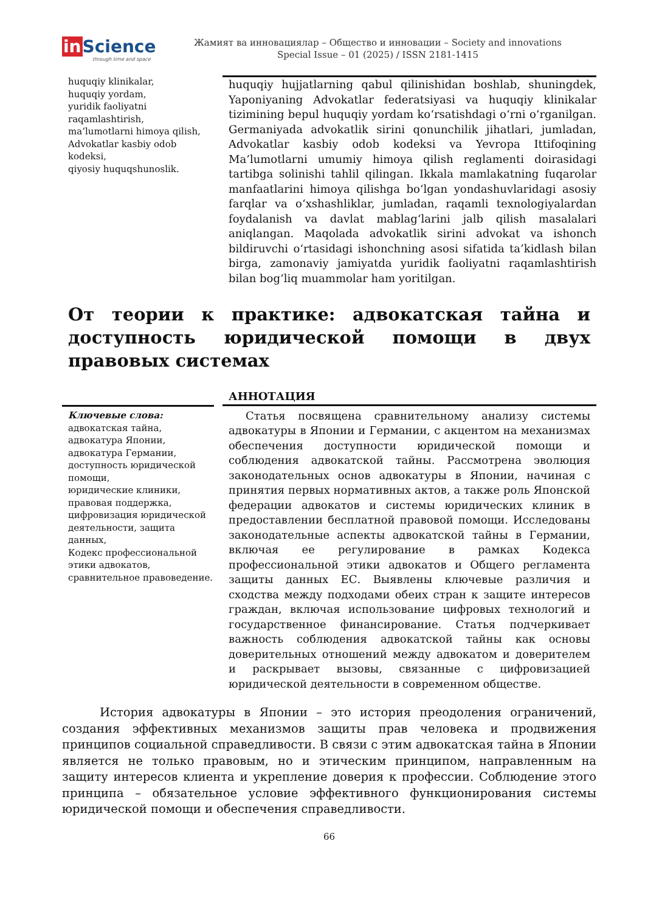in Science
through time and space
Жамият ва инновациялар – Общество и инновации – Society and innovations
Special Issue – 01 (2025) / ISSN 2181-1415
huquqiy klinikalar,
huquqiy yordam,
yuridik faoliyatni raqamlashtirish,
ma’lumotlarni himoya qilish,
Advokatlar kasbiy odob kodeksi,
qiyosiy huquqshunoslik.
huquqiy hujjatlarning qabul qilinishidan boshlab, shuningdek, Yaponiyaning Advokatlar federatsiyasi va huquqiy klinikalar tizimining bepul huquqiy yordam koʻrsatishdagi oʻrni oʻrganilgan. Germaniyada advokatlik sirini qonunchilik jihatlari, jumladan, Advokatlar kasbiy odob kodeksi va Yevropa Ittifoqining Ma’lumotlarni umumiy himoya qilish reglamenti doirasidagi tartibga solinishi tahlil qilingan. Ikkala mamlakatning fuqarolar manfaatlarini himoya qilishga boʻlgan yondashuvlaridagi asosiy farqlar va oʻxshashliklar, jumladan, raqamli texnologiyalardan foydalanish va davlat mablagʻlarini jalb qilish masalalari aniqlangan. Maqolada advokatlik sirini advokat va ishonch bildiruvchi oʻrtasidagi ishonchning asosi sifatida ta’kidlash bilan birga, zamonaviy jamiyatda yuridik faoliyatni raqamlashtirish bilan bogʻliq muammolar ham yoritilgan.
От теории к практике: адвокатская тайна и доступность юридической помощи в двух правовых системах
Ключевые слова:
адвокатская тайна,
адвокатура Японии,
адвокатура Германии,
доступность юридической помощи,
юридические клиники,
правовая поддержка,
цифровизация юридической деятельности, защита данных,
Кодекс профессиональной этики адвокатов,
сравнительное правоведение.
АННОТАЦИЯ
Статья посвящена сравнительному анализу системы адвокатуры в Японии и Германии, с акцентом на механизмах обеспечения доступности юридической помощи и соблюдения адвокатской тайны. Рассмотрена эволюция законодательных основ адвокатуры в Японии, начиная с принятия первых нормативных актов, а также роль Японской федерации адвокатов и системы юридических клиник в предоставлении бесплатной правовой помощи. Исследованы законодательные аспекты адвокатской тайны в Германии, включая ее регулирование в рамках Кодекса профессиональной этики адвокатов и Общего регламента защиты данных ЕС. Выявлены ключевые различия и сходства между подходами обеих стран к защите интересов граждан, включая использование цифровых технологий и государственное финансирование. Статья подчеркивает важность соблюдения адвокатской тайны как основы доверительных отношений между адвокатом и доверителем и раскрывает вызовы, связанные с цифровизацией юридической деятельности в современном обществе.
История адвокатуры в Японии – это история преодоления ограничений, создания эффективных механизмов защиты прав человека и продвижения принципов социальной справедливости. В связи с этим адвокатская тайна в Японии является не только правовым, но и этическим принципом, направленным на защиту интересов клиента и укрепление доверия к профессии. Соблюдение этого принципа – обязательное условие эффективного функционирования системы юридической помощи и обеспечения справедливости.
66